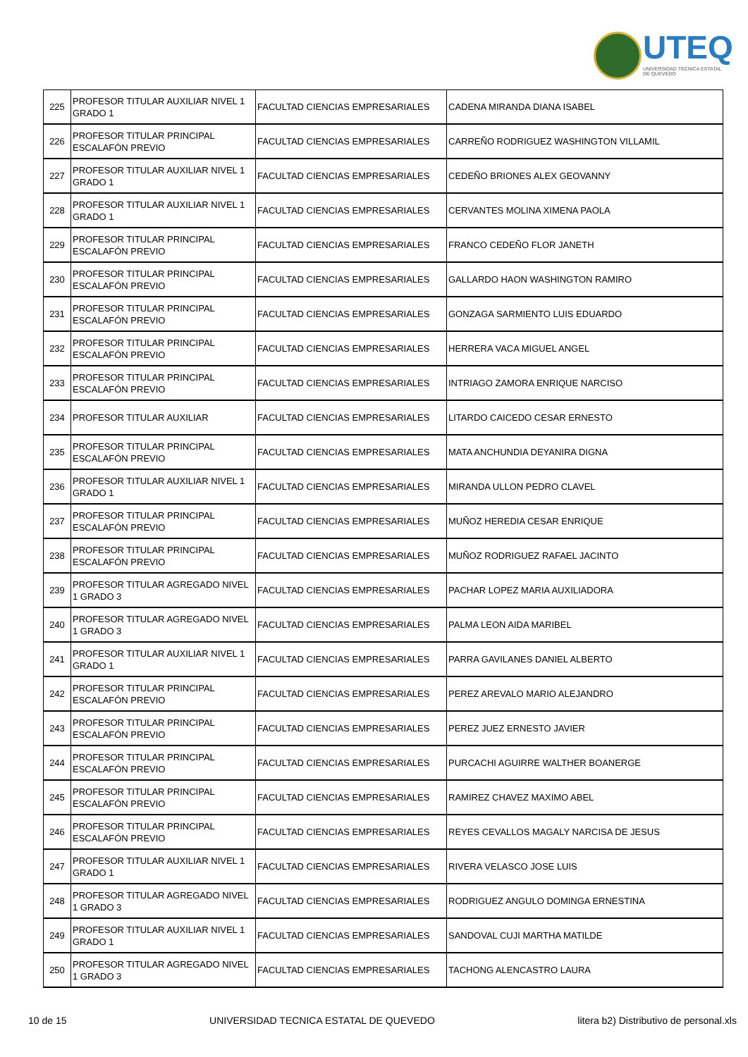UTEQ
UNIVERSIDAD TECNICA ESTATAL DE QUEVEDO
| 225 | PROFESOR TITULAR AUXILIAR NIVEL 1 GRADO 1 | FACULTAD CIENCIAS EMPRESARIALES | CADENA MIRANDA DIANA ISABEL |
| 226 | PROFESOR TITULAR PRINCIPAL ESCALAFÓN PREVIO | FACULTAD CIENCIAS EMPRESARIALES | CARREÑO RODRIGUEZ WASHINGTON VILLAMIL |
| 227 | PROFESOR TITULAR AUXILIAR NIVEL 1 GRADO 1 | FACULTAD CIENCIAS EMPRESARIALES | CEDEÑO BRIONES ALEX GEOVANNY |
| 228 | PROFESOR TITULAR AUXILIAR NIVEL 1 GRADO 1 | FACULTAD CIENCIAS EMPRESARIALES | CERVANTES MOLINA XIMENA PAOLA |
| 229 | PROFESOR TITULAR PRINCIPAL ESCALAFÓN PREVIO | FACULTAD CIENCIAS EMPRESARIALES | FRANCO CEDEÑO FLOR JANETH |
| 230 | PROFESOR TITULAR PRINCIPAL ESCALAFÓN PREVIO | FACULTAD CIENCIAS EMPRESARIALES | GALLARDO HAON WASHINGTON RAMIRO |
| 231 | PROFESOR TITULAR PRINCIPAL ESCALAFÓN PREVIO | FACULTAD CIENCIAS EMPRESARIALES | GONZAGA SARMIENTO LUIS EDUARDO |
| 232 | PROFESOR TITULAR PRINCIPAL ESCALAFÓN PREVIO | FACULTAD CIENCIAS EMPRESARIALES | HERRERA VACA MIGUEL ANGEL |
| 233 | PROFESOR TITULAR PRINCIPAL ESCALAFÓN PREVIO | FACULTAD CIENCIAS EMPRESARIALES | INTRIAGO ZAMORA ENRIQUE NARCISO |
| 234 | PROFESOR TITULAR AUXILIAR | FACULTAD CIENCIAS EMPRESARIALES | LITARDO CAICEDO CESAR ERNESTO |
| 235 | PROFESOR TITULAR PRINCIPAL ESCALAFÓN PREVIO | FACULTAD CIENCIAS EMPRESARIALES | MATA ANCHUNDIA DEYANIRA DIGNA |
| 236 | PROFESOR TITULAR AUXILIAR NIVEL 1 GRADO 1 | FACULTAD CIENCIAS EMPRESARIALES | MIRANDA ULLON PEDRO CLAVEL |
| 237 | PROFESOR TITULAR PRINCIPAL ESCALAFÓN PREVIO | FACULTAD CIENCIAS EMPRESARIALES | MUÑOZ HEREDIA CESAR ENRIQUE |
| 238 | PROFESOR TITULAR PRINCIPAL ESCALAFÓN PREVIO | FACULTAD CIENCIAS EMPRESARIALES | MUÑOZ RODRIGUEZ RAFAEL JACINTO |
| 239 | PROFESOR TITULAR AGREGADO NIVEL 1 GRADO 3 | FACULTAD CIENCIAS EMPRESARIALES | PACHAR LOPEZ MARIA AUXILIADORA |
| 240 | PROFESOR TITULAR AGREGADO NIVEL 1 GRADO 3 | FACULTAD CIENCIAS EMPRESARIALES | PALMA LEON AIDA MARIBEL |
| 241 | PROFESOR TITULAR AUXILIAR NIVEL 1 GRADO 1 | FACULTAD CIENCIAS EMPRESARIALES | PARRA GAVILANES DANIEL ALBERTO |
| 242 | PROFESOR TITULAR PRINCIPAL ESCALAFÓN PREVIO | FACULTAD CIENCIAS EMPRESARIALES | PEREZ AREVALO MARIO ALEJANDRO |
| 243 | PROFESOR TITULAR PRINCIPAL ESCALAFÓN PREVIO | FACULTAD CIENCIAS EMPRESARIALES | PEREZ JUEZ ERNESTO JAVIER |
| 244 | PROFESOR TITULAR PRINCIPAL ESCALAFÓN PREVIO | FACULTAD CIENCIAS EMPRESARIALES | PURCACHI AGUIRRE WALTHER BOANERGE |
| 245 | PROFESOR TITULAR PRINCIPAL ESCALAFÓN PREVIO | FACULTAD CIENCIAS EMPRESARIALES | RAMIREZ CHAVEZ MAXIMO ABEL |
| 246 | PROFESOR TITULAR PRINCIPAL ESCALAFÓN PREVIO | FACULTAD CIENCIAS EMPRESARIALES | REYES CEVALLOS MAGALY NARCISA DE JESUS |
| 247 | PROFESOR TITULAR AUXILIAR NIVEL 1 GRADO 1 | FACULTAD CIENCIAS EMPRESARIALES | RIVERA VELASCO JOSE LUIS |
| 248 | PROFESOR TITULAR AGREGADO NIVEL 1 GRADO 3 | FACULTAD CIENCIAS EMPRESARIALES | RODRIGUEZ ANGULO DOMINGA ERNESTINA |
| 249 | PROFESOR TITULAR AUXILIAR NIVEL 1 GRADO 1 | FACULTAD CIENCIAS EMPRESARIALES | SANDOVAL CUJI MARTHA MATILDE |
| 250 | PROFESOR TITULAR AGREGADO NIVEL 1 GRADO 3 | FACULTAD CIENCIAS EMPRESARIALES | TACHONG ALENCASTRO LAURA |
10 de 15 UNIVERSIDAD TECNICA ESTATAL DE QUEVEDO litera b2) Distributivo de personal.xls